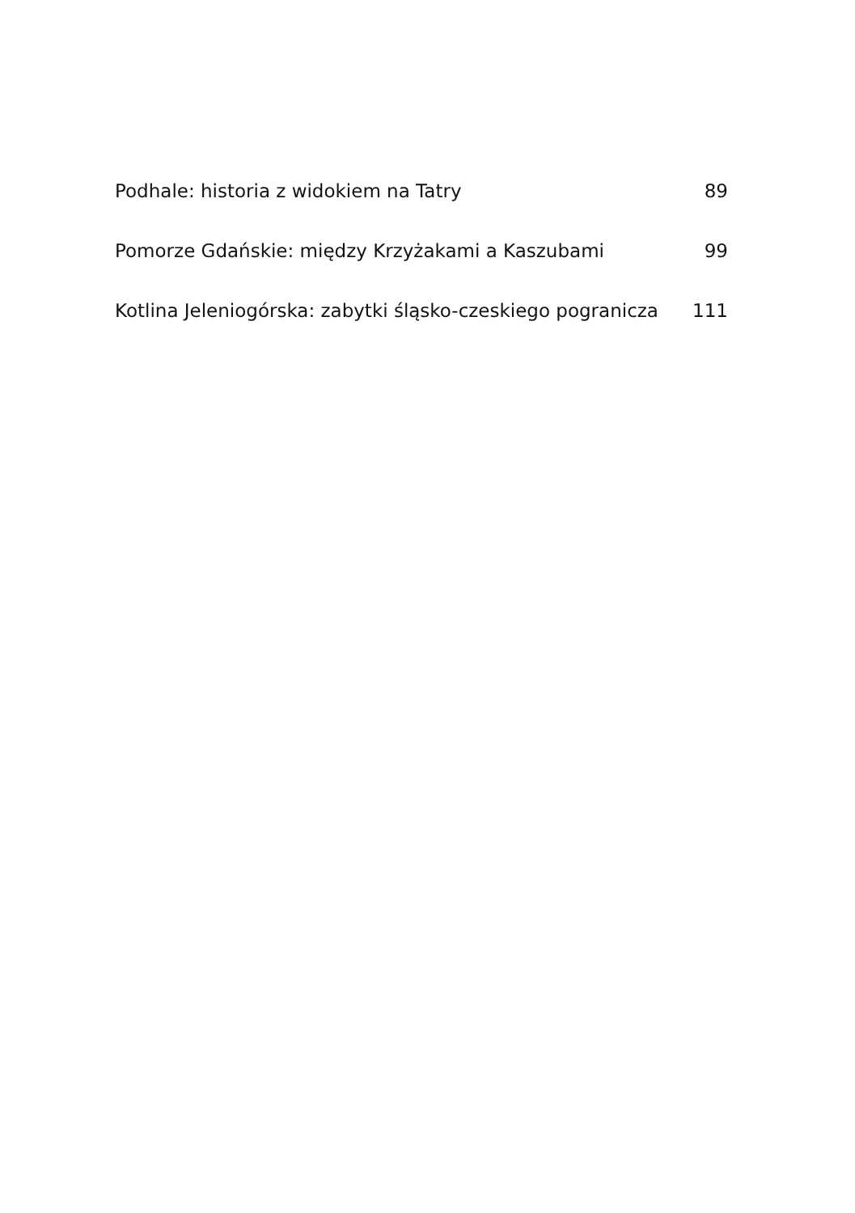Podhale: historia z widokiem na Tatry 89
Pomorze Gdańskie: między Krzyżakami a Kaszubami 99
Kotlina Jeleniogórska: zabytki śląsko-czeskiego pogranicza 111